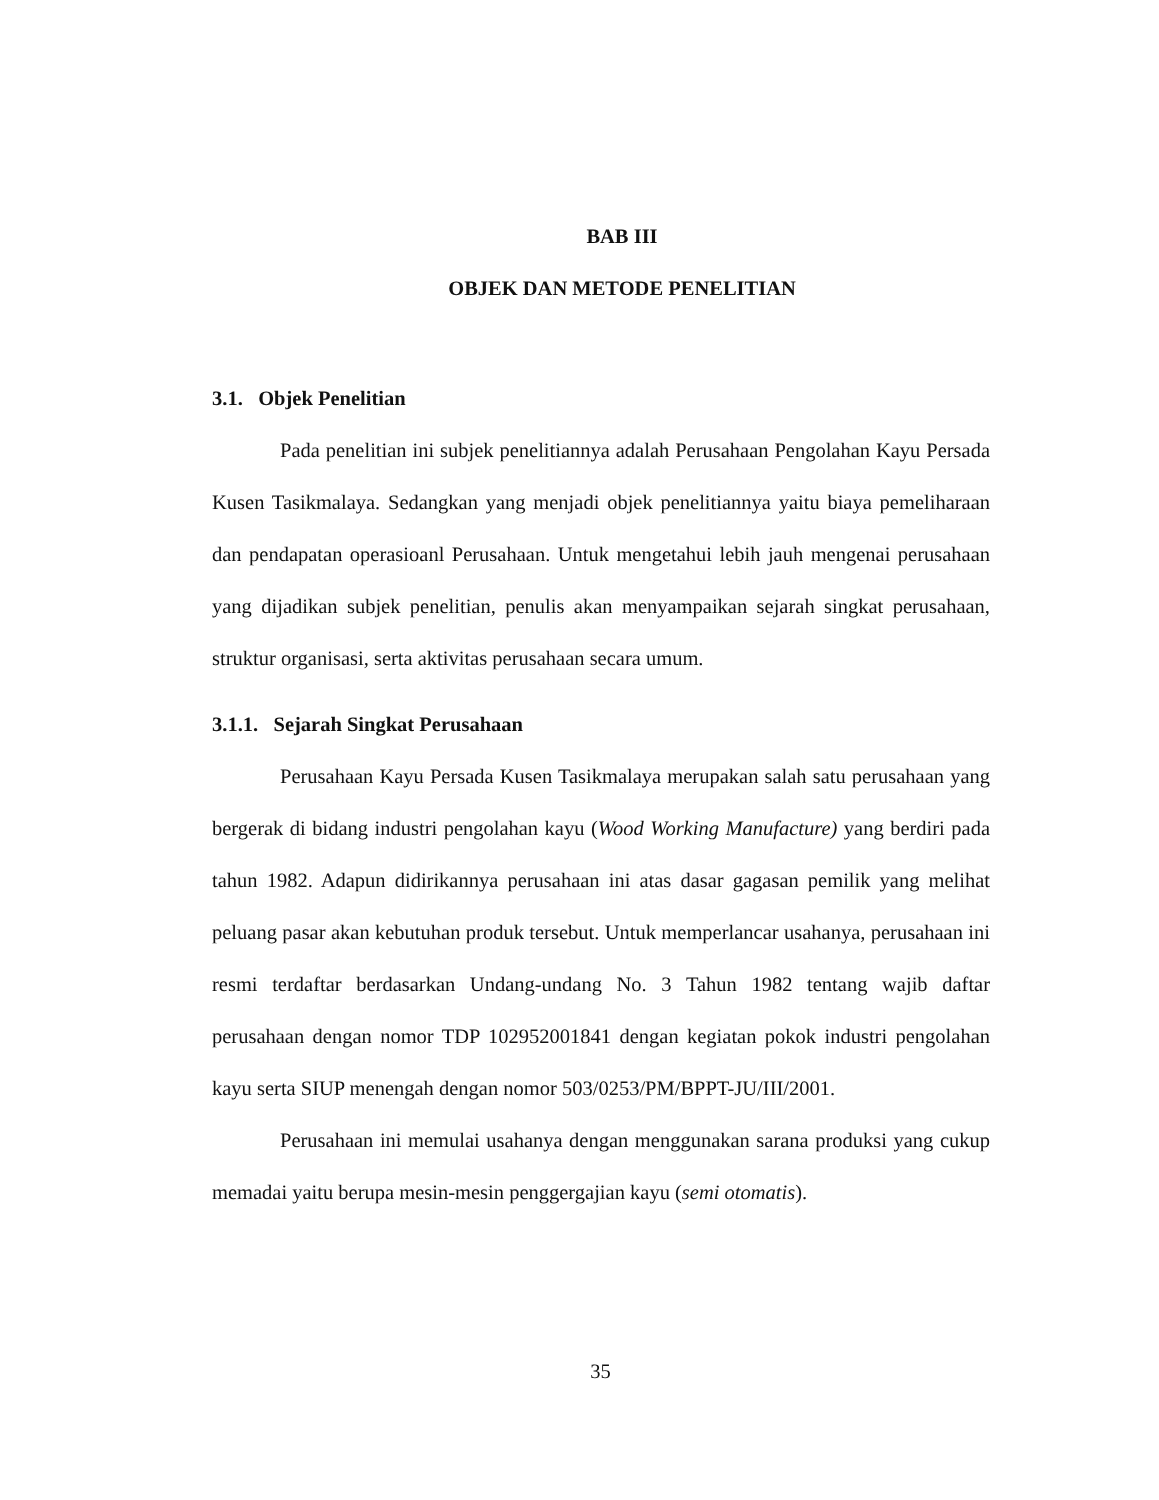BAB III
OBJEK DAN METODE PENELITIAN
3.1. Objek Penelitian
Pada penelitian ini subjek penelitiannya adalah Perusahaan Pengolahan Kayu Persada Kusen Tasikmalaya. Sedangkan yang menjadi objek penelitiannya yaitu biaya pemeliharaan dan pendapatan operasioanl Perusahaan. Untuk mengetahui lebih jauh mengenai perusahaan yang dijadikan subjek penelitian, penulis akan menyampaikan sejarah singkat perusahaan, struktur organisasi, serta aktivitas perusahaan secara umum.
3.1.1. Sejarah Singkat Perusahaan
Perusahaan Kayu Persada Kusen Tasikmalaya merupakan salah satu perusahaan yang bergerak di bidang industri pengolahan kayu (Wood Working Manufacture) yang berdiri pada tahun 1982. Adapun didirikannya perusahaan ini atas dasar gagasan pemilik yang melihat peluang pasar akan kebutuhan produk tersebut. Untuk memperlancar usahanya, perusahaan ini resmi terdaftar berdasarkan Undang-undang No. 3 Tahun 1982 tentang wajib daftar perusahaan dengan nomor TDP 102952001841 dengan kegiatan pokok industri pengolahan kayu serta SIUP menengah dengan nomor 503/0253/PM/BPPT-JU/III/2001.
Perusahaan ini memulai usahanya dengan menggunakan sarana produksi yang cukup memadai yaitu berupa mesin-mesin penggergajian kayu (semi otomatis).
35